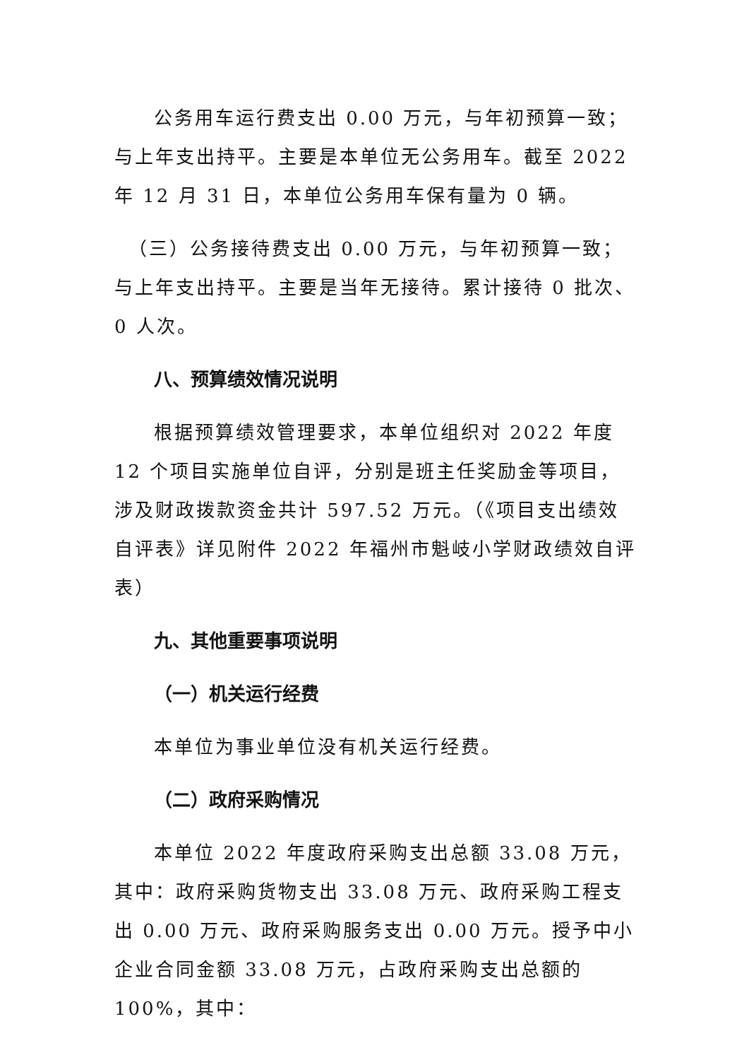公务用车运行费支出 0.00 万元，与年初预算一致；与上年支出持平。主要是本单位无公务用车。截至 2022 年 12 月 31 日，本单位公务用车保有量为 0 辆。
（三）公务接待费支出 0.00 万元，与年初预算一致；与上年支出持平。主要是当年无接待。累计接待 0 批次、0 人次。
八、预算绩效情况说明
根据预算绩效管理要求，本单位组织对 2022 年度 12 个项目实施单位自评，分别是班主任奖励金等项目，涉及财政拨款资金共计 597.52 万元。（《项目支出绩效自评表》详见附件 2022 年福州市魁岐小学财政绩效自评表）
九、其他重要事项说明
（一）机关运行经费
本单位为事业单位没有机关运行经费。
（二）政府采购情况
本单位 2022 年度政府采购支出总额 33.08 万元，其中：政府采购货物支出 33.08 万元、政府采购工程支出 0.00 万元、政府采购服务支出 0.00 万元。授予中小企业合同金额 33.08 万元，占政府采购支出总额的 100%，其中：